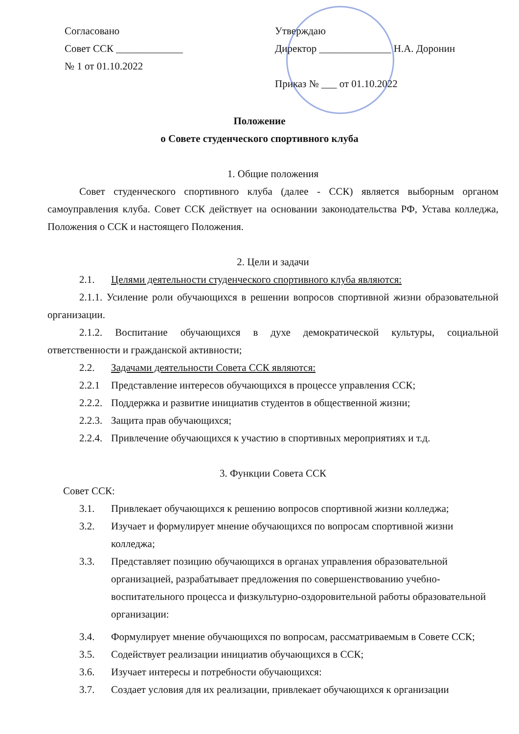Согласовано
Совет ССК _____________
№ 1 от 01.10.2022
Утверждаю
Директор ______________ Н.А. Доронин
Приказ № ___ от 01.10.2022
Положение
о Совете студенческого спортивного клуба
1. Общие положения
Совет студенческого спортивного клуба (далее - ССК) является выборным органом самоуправления клуба. Совет ССК действует на основании законодательства РФ, Устава колледжа, Положения о ССК и настоящего Положения.
2. Цели и задачи
2.1. Целями деятельности студенческого спортивного клуба являются:
2.1.1. Усиление роли обучающихся в решении вопросов спортивной жизни образовательной организации.
2.1.2. Воспитание обучающихся в духе демократической культуры, социальной ответственности и гражданской активности;
2.2. Задачами деятельности Совета ССК являются:
2.2.1 Представление интересов обучающихся в процессе управления ССК;
2.2.2. Поддержка и развитие инициатив студентов в общественной жизни;
2.2.3. Защита прав обучающихся;
2.2.4. Привлечение обучающихся к участию в спортивных мероприятиях и т.д.
3. Функции Совета ССК
Совет ССК:
3.1. Привлекает обучающихся к решению вопросов спортивной жизни колледжа;
3.2. Изучает и формулирует мнение обучающихся по вопросам спортивной жизни колледжа;
3.3. Представляет позицию обучающихся в органах управления образовательной организацией, разрабатывает предложения по совершенствованию учебно-воспитательного процесса и физкультурно-оздоровительной работы образовательной организации:
3.4. Формулирует мнение обучающихся по вопросам, рассматриваемым в Совете ССК;
3.5. Содействует реализации инициатив обучающихся в ССК;
3.6. Изучает интересы и потребности обучающихся:
3.7. Создает условия для их реализации, привлекает обучающихся к организации